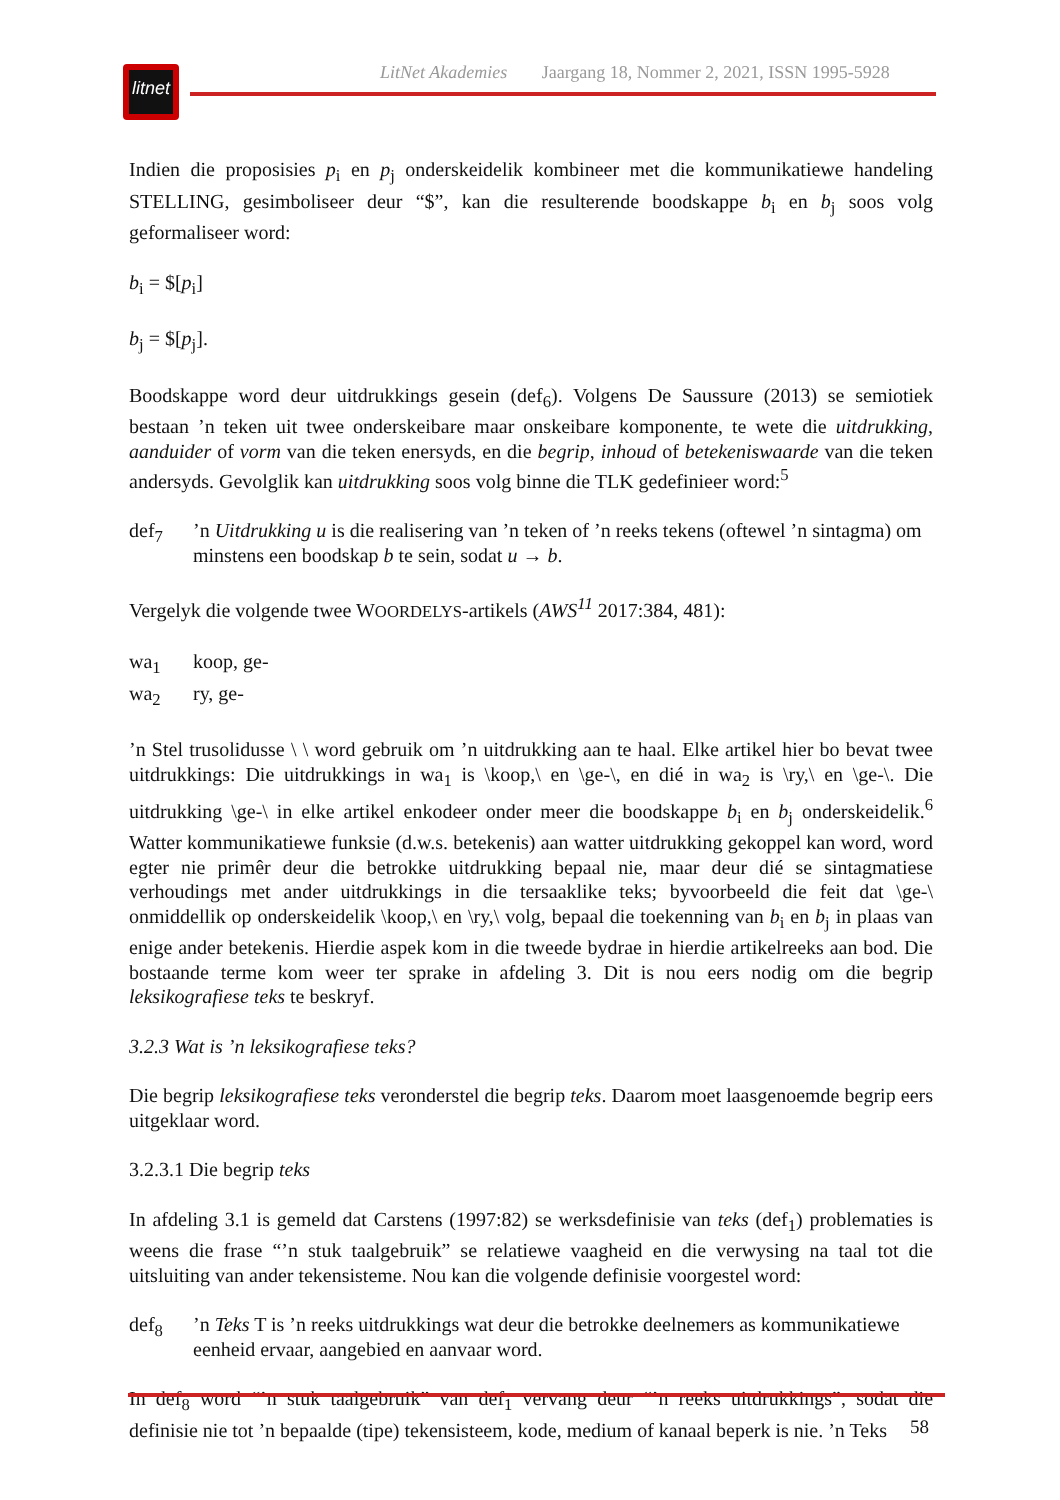litnet
LitNet Akademies Jaargang 18, Nommer 2, 2021, ISSN 1995-5928
Indien die proposisies p<sub>i</sub> en p<sub>j</sub> onderskeidelik kombineer met die kommunikatiewe handeling STELLING, gesimboliseer deur “$”, kan die resulterende boodskappe b<sub>i</sub> en b<sub>j</sub> soos volg geformaliseer word:
b<sub>i</sub> = $[p<sub>i</sub>]
b<sub>j</sub> = $[p<sub>j</sub>].
Boodskappe word deur uitdrukkings gesein (def<sub>6</sub>). Volgens De Saussure (2013) se semiotiek bestaan ’n teken uit twee onderskeibare maar onskeibare komponente, te wete die uitdrukking, aanduider of vorm van die teken enersyds, en die begrip, inhoud of betekeniswaarde van die teken andersyds. Gevolglik kan uitdrukking soos volg binne die TLK gedefinieer word:<sup>5</sup>
def<sub>7</sub> ’n Uitdrukking u is die realisering van ’n teken of ’n reeks tekens (oftewel ’n sintagma) om minstens een boodskap b te sein, sodat u → b.
Vergelyk die volgende twee WOORDELYS-artikels (AWS<sup>11</sup> 2017:384, 481):
wa<sub>1</sub> koop, ge-
wa<sub>2</sub> ry, ge-
’n Stel trusolidusse \ \ word gebruik om ’n uitdrukking aan te haal. Elke artikel hier bo bevat twee uitdrukkings: Die uitdrukkings in wa<sub>1</sub> is \koop,\ en \ge-\, en dié in wa<sub>2</sub> is \ry,\ en \ge-\. Die uitdrukking \ge-\ in elke artikel enkodeer onder meer die boodskappe b<sub>i</sub> en b<sub>j</sub> onderskeidelik.<sup>6</sup> Watter kommunikatiewe funksie (d.w.s. betekenis) aan watter uitdrukking gekoppel kan word, word egter nie primêr deur die betrokke uitdrukking bepaal nie, maar deur dié se sintagmatiese verhoudings met ander uitdrukkings in die tersaaklike teks; byvoorbeeld die feit dat \ge-\ onmiddellik op onderskeidelik \koop,\ en \ry,\ volg, bepaal die toekenning van b<sub>i</sub> en b<sub>j</sub> in plaas van enige ander betekenis. Hierdie aspek kom in die tweede bydrae in hierdie artikelreeks aan bod. Die bostaande terme kom weer ter sprake in afdeling 3. Dit is nou eers nodig om die begrip leksikografiese teks te beskryf.
3.2.3 Wat is ’n leksikografiese teks?
Die begrip leksikografiese teks veronderstel die begrip teks. Daarom moet laasgenoemde begrip eers uitgeklaar word.
3.2.3.1 Die begrip teks
In afdeling 3.1 is gemeld dat Carstens (1997:82) se werksdefinisie van teks (def<sub>1</sub>) problematies is weens die frase “’n stuk taalgebruik” se relatiewe vaagheid en die verwysing na taal tot die uitsluiting van ander tekensisteme. Nou kan die volgende definisie voorgestel word:
def<sub>8</sub> ’n Teks T is ’n reeks uitdrukkings wat deur die betrokke deelnemers as kommunikatiewe eenheid ervaar, aangebied en aanvaar word.
In def<sub>8</sub> word “’n stuk taalgebruik” van def<sub>1</sub> vervang deur “’n reeks uitdrukkings”, sodat die definisie nie tot ’n bepaalde (tipe) tekensisteem, kode, medium of kanaal beperk is nie. ’n Teks
58